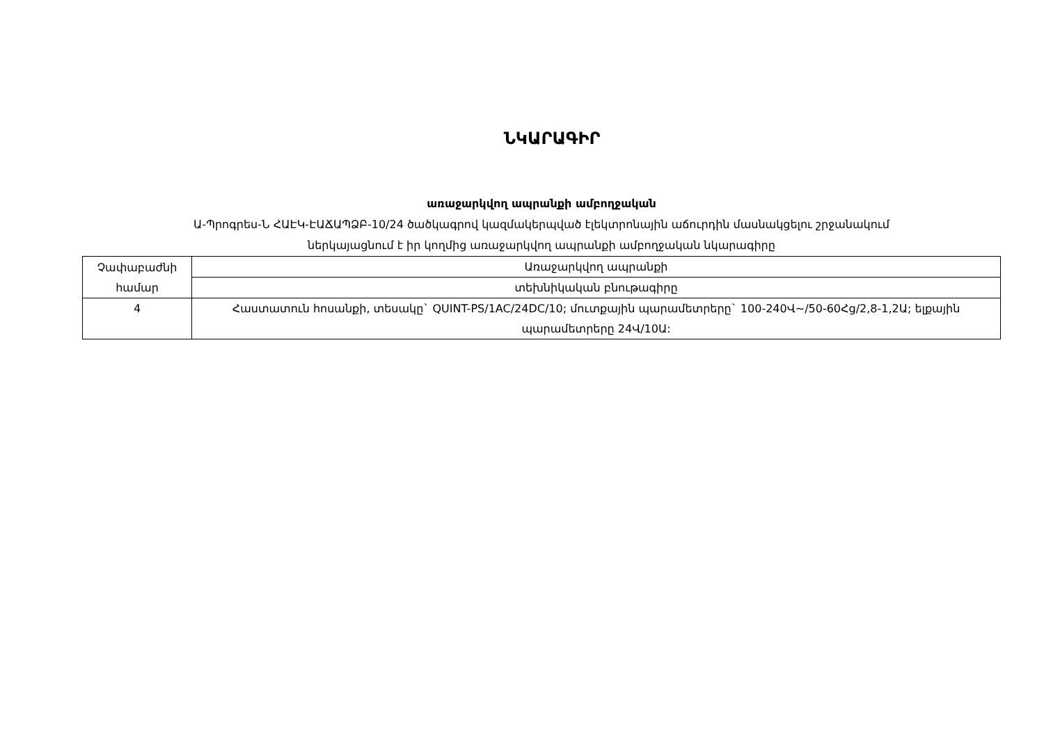ՆԿԱՐԱԳԻՐ
առաջարկվող ապրանքի ամբողջական
Ա-Պրոգրես-Ն ՀԱԷԿ-ԷԱՃԱՊՁԲ-10/24 ծածկագրով կազմակերպված էլեկտրոնային աճուրդին մասնակցելու շրջանակում
ներկայացնում է իր կողմից առաջարկվող ապրանքի ամբողջական նկարագիրը
| Չափաբաժնի համար | Առաջարկվող ապրանքի |
| | տեխնիկական բնութագիրը |
| 4 | Հաստատուն հոսանքի, տեսակը` QUINT-PS/1AC/24DC/10; մուտքային պարամետրերը` 100-240Վ~/50-60Հց/2,8-1,2Ա; ելքային պարամետրերը 24Վ/10Ա: |